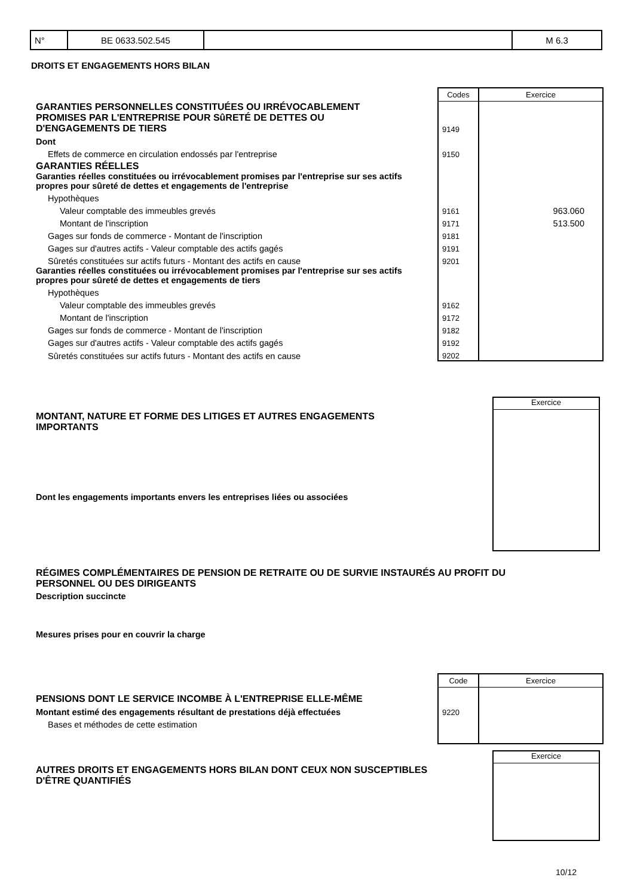| N° | BE 0633.502.545 | | M 6.3 |
DROITS ET ENGAGEMENTS HORS BILAN
| | Codes | Exercice |
| GARANTIES PERSONNELLES CONSTITUÉES OU IRRÉVOCABLEMENT PROMISES PAR L'ENTREPRISE POUR SûRETÉ DE DETTES OU D'ENGAGEMENTS DE TIERS | 9149 | |
| Dont | | |
| Effets de commerce en circulation endossés par l'entreprise | 9150 | |
| GARANTIES RÉELLES | | |
| Garanties réelles constituées ou irrévocablement promises par l'entreprise sur ses actifs propres pour sûreté de dettes et engagements de l'entreprise | | |
| Hypothèques | | |
| Valeur comptable des immeubles grevés | 9161 | 963.060 |
| Montant de l'inscription | 9171 | 513.500 |
| Gages sur fonds de commerce - Montant de l'inscription | 9181 | |
| Gages sur d'autres actifs - Valeur comptable des actifs gagés | 9191 | |
| Sûretés constituées sur actifs futurs - Montant des actifs en cause | 9201 | |
| Garanties réelles constituées ou irrévocablement promises par l'entreprise sur ses actifs propres pour sûreté de dettes et engagements de tiers | | |
| Hypothèques | | |
| Valeur comptable des immeubles grevés | 9162 | |
| Montant de l'inscription | 9172 | |
| Gages sur fonds de commerce - Montant de l'inscription | 9182 | |
| Gages sur d'autres actifs - Valeur comptable des actifs gagés | 9192 | |
| Sûretés constituées sur actifs futurs - Montant des actifs en cause | 9202 | |
Exercice
MONTANT, NATURE ET FORME DES LITIGES ET AUTRES ENGAGEMENTS
IMPORTANTS
Dont les engagements importants envers les entreprises liées ou associées
RÉGIMES COMPLÉMENTAIRES DE PENSION DE RETRAITE OU DE SURVIE INSTAURÉS AU PROFIT DU
PERSONNEL OU DES DIRIGEANTS
Description succincte
Mesures prises pour en couvrir la charge
| | Code | Exercice |
| PENSIONS DONT LE SERVICE INCOMBE À L'ENTREPRISE ELLE-MÊME | | |
| Montant estimé des engagements résultant de prestations déjà effectuées | 9220 | |
| Bases et méthodes de cette estimation | | |
Exercice
AUTRES DROITS ET ENGAGEMENTS HORS BILAN DONT CEUX NON SUSCEPTIBLES
D'ÊTRE QUANTIFIÉS
10/12